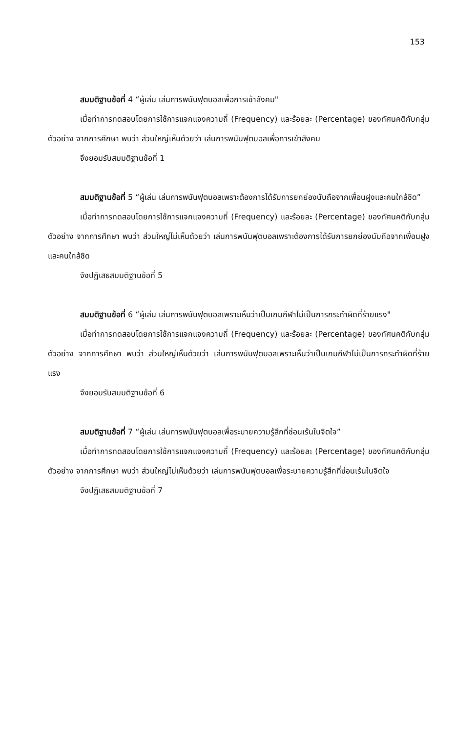153
สมมติฐานข้อที่ 4 “ผู้เล่น เล่นการพนันฟุตบอลเพื่อการเข้าสังคม"
เมื่อทำการทดสอบโดยการใช้การแจกแจงความถี่ (Frequency) และร้อยละ (Percentage) ของทัศนคติกับกลุ่มตัวอย่าง จากการศึกษา พบว่า ส่วนใหญ่เห็นด้วยว่า เล่นการพนันฟุตบอลเพื่อการเข้าสังคม
จึงยอมรับสมมติฐานข้อที่ 1
สมมติฐานข้อที่ 5 “ผู้เล่น เล่นการพนันฟุตบอลเพราะต้องการได้รับการยกย่องนับถือจากเพื่อนฝูงและคนใกล้ชิด”
เมื่อทำการทดสอบโดยการใช้การแจกแจงความถี่ (Frequency) และร้อยละ (Percentage) ของทัศนคติกับกลุ่มตัวอย่าง จากการศึกษา พบว่า ส่วนใหญ่ไม่เห็นด้วยว่า เล่นการพนันฟุตบอลเพราะต้องการได้รับการยกย่องนับถือจากเพื่อนฝูงและคนใกล้ชิด
จึงปฏิเสธสมมติฐานข้อที่ 5
สมมติฐานข้อที่ 6 “ผู้เล่น เล่นการพนันฟุตบอลเพราะเห็นว่าเป็นเกมกีฬาไม่เป็นการกระทำผิดที่ร้ายแรง"
เมื่อทำการทดสอบโดยการใช้การแจกแจงความถี่ (Frequency) และร้อยละ (Percentage) ของทัศนคติกับกลุ่มตัวอย่าง จากการศึกษา พบว่า ส่วนใหญ่เห็นด้วยว่า เล่นการพนันฟุตบอลเพราะเห็นว่าเป็นเกมกีฬาไม่เป็นการกระทำผิดที่ร้ายแรง
จึงยอมรับสมมติฐานข้อที่ 6
สมมติฐานข้อที่ 7 “ผู้เล่น เล่นการพนันฟุตบอลเพื่อระบายความรู้สึกที่ซ่อนเร้นในจิตใจ”
เมื่อทำการทดสอบโดยการใช้การแจกแจงความถี่ (Frequency) และร้อยละ (Percentage) ของทัศนคติกับกลุ่มตัวอย่าง จากการศึกษา พบว่า ส่วนใหญ่ไม่เห็นด้วยว่า เล่นการพนันฟุตบอลเพื่อระบายความรู้สึกที่ซ่อนเร้นในจิตใจ
จึงปฏิเสธสมมติฐานข้อที่ 7